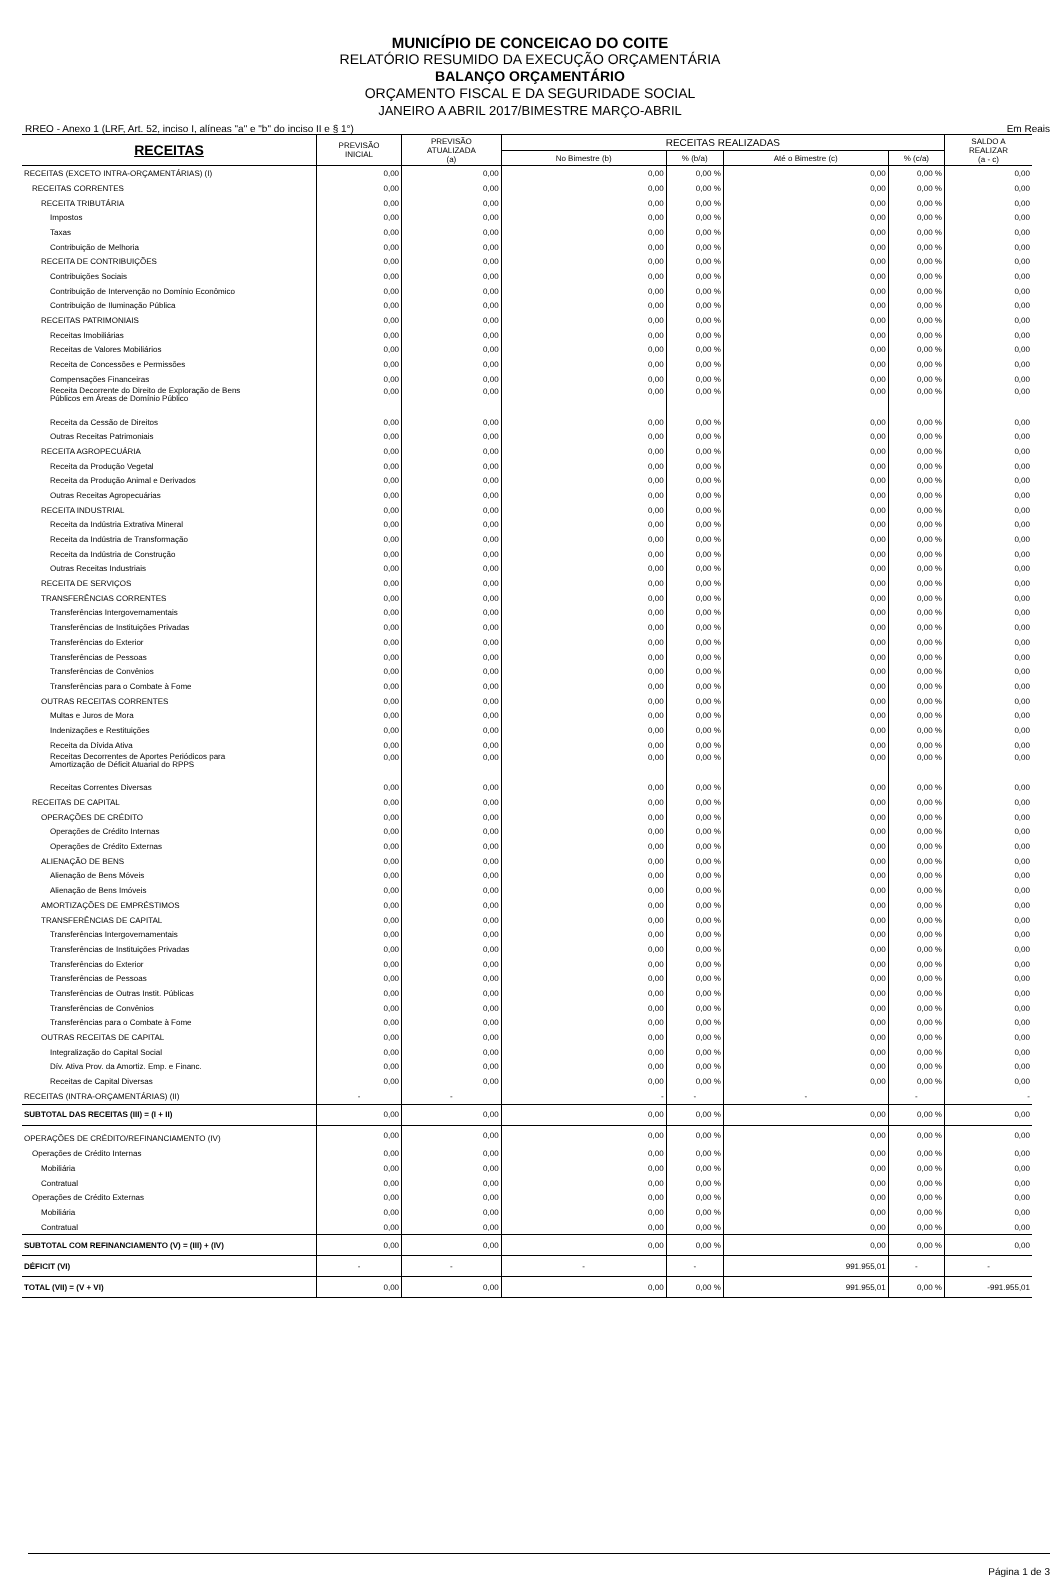MUNICÍPIO DE CONCEICAO DO COITE
RELATÓRIO RESUMIDO DA EXECUÇÃO ORÇAMENTÁRIA
BALANÇO ORÇAMENTÁRIO
ORÇAMENTO FISCAL E DA SEGURIDADE SOCIAL
JANEIRO A ABRIL 2017/BIMESTRE MARÇO-ABRIL
RREO - Anexo 1 (LRF, Art. 52, inciso I, alíneas "a" e "b" do inciso II e § 1°) Em Reais
| RECEITAS | PREVISÃO INICIAL | PREVISÃO ATUALIZADA (a) | RECEITAS REALIZADAS | | | | SALDO A REALIZAR (a - c) |
| --- | --- | --- | --- | --- | --- | --- | --- |
| | | | No Bimestre (b) | % (b/a) | Até o Bimestre (c) | % (c/a) | |
| RECEITAS (EXCETO INTRA-ORÇAMENTÁRIAS) (I) | 0,00 | 0,00 | 0,00 | 0,00 % | 0,00 | 0,00 % | 0,00 |
| RECEITAS CORRENTES | 0,00 | 0,00 | 0,00 | 0,00 % | 0,00 | 0,00 % | 0,00 |
| RECEITA TRIBUTÁRIA | 0,00 | 0,00 | 0,00 | 0,00 % | 0,00 | 0,00 % | 0,00 |
| Impostos | 0,00 | 0,00 | 0,00 | 0,00 % | 0,00 | 0,00 % | 0,00 |
| Taxas | 0,00 | 0,00 | 0,00 | 0,00 % | 0,00 | 0,00 % | 0,00 |
| Contribuição de Melhoria | 0,00 | 0,00 | 0,00 | 0,00 % | 0,00 | 0,00 % | 0,00 |
| RECEITA DE CONTRIBUIÇÕES | 0,00 | 0,00 | 0,00 | 0,00 % | 0,00 | 0,00 % | 0,00 |
| Contribuições Sociais | 0,00 | 0,00 | 0,00 | 0,00 % | 0,00 | 0,00 % | 0,00 |
| Contribuição de Intervenção no Domínio Econômico | 0,00 | 0,00 | 0,00 | 0,00 % | 0,00 | 0,00 % | 0,00 |
| Contribuição de Iluminação Pública | 0,00 | 0,00 | 0,00 | 0,00 % | 0,00 | 0,00 % | 0,00 |
| RECEITAS PATRIMONIAIS | 0,00 | 0,00 | 0,00 | 0,00 % | 0,00 | 0,00 % | 0,00 |
| Receitas Imobiliárias | 0,00 | 0,00 | 0,00 | 0,00 % | 0,00 | 0,00 % | 0,00 |
| Receitas de Valores Mobiliários | 0,00 | 0,00 | 0,00 | 0,00 % | 0,00 | 0,00 % | 0,00 |
| Receita de Concessões e Permissões | 0,00 | 0,00 | 0,00 | 0,00 % | 0,00 | 0,00 % | 0,00 |
| Compensações Financeiras | 0,00 | 0,00 | 0,00 | 0,00 % | 0,00 | 0,00 % | 0,00 |
| Receita Decorrente do Direito de Exploração de Bens Públicos em Áreas de Domínio Público | 0,00 | 0,00 | 0,00 | 0,00 % | 0,00 | 0,00 % | 0,00 |
| Receita da Cessão de Direitos | 0,00 | 0,00 | 0,00 | 0,00 % | 0,00 | 0,00 % | 0,00 |
| Outras Receitas Patrimoniais | 0,00 | 0,00 | 0,00 | 0,00 % | 0,00 | 0,00 % | 0,00 |
| RECEITA AGROPECUÁRIA | 0,00 | 0,00 | 0,00 | 0,00 % | 0,00 | 0,00 % | 0,00 |
| Receita da Produção Vegetal | 0,00 | 0,00 | 0,00 | 0,00 % | 0,00 | 0,00 % | 0,00 |
| Receita da Produção Animal e Derivados | 0,00 | 0,00 | 0,00 | 0,00 % | 0,00 | 0,00 % | 0,00 |
| Outras Receitas Agropecuárias | 0,00 | 0,00 | 0,00 | 0,00 % | 0,00 | 0,00 % | 0,00 |
| RECEITA INDUSTRIAL | 0,00 | 0,00 | 0,00 | 0,00 % | 0,00 | 0,00 % | 0,00 |
| Receita da Indústria Extrativa Mineral | 0,00 | 0,00 | 0,00 | 0,00 % | 0,00 | 0,00 % | 0,00 |
| Receita da Indústria de Transformação | 0,00 | 0,00 | 0,00 | 0,00 % | 0,00 | 0,00 % | 0,00 |
| Receita da Indústria de Construção | 0,00 | 0,00 | 0,00 | 0,00 % | 0,00 | 0,00 % | 0,00 |
| Outras Receitas Industriais | 0,00 | 0,00 | 0,00 | 0,00 % | 0,00 | 0,00 % | 0,00 |
| RECEITA DE SERVIÇOS | 0,00 | 0,00 | 0,00 | 0,00 % | 0,00 | 0,00 % | 0,00 |
| TRANSFERÊNCIAS CORRENTES | 0,00 | 0,00 | 0,00 | 0,00 % | 0,00 | 0,00 % | 0,00 |
| Transferências Intergovernamentais | 0,00 | 0,00 | 0,00 | 0,00 % | 0,00 | 0,00 % | 0,00 |
| Transferências de Instituições Privadas | 0,00 | 0,00 | 0,00 | 0,00 % | 0,00 | 0,00 % | 0,00 |
| Transferências do Exterior | 0,00 | 0,00 | 0,00 | 0,00 % | 0,00 | 0,00 % | 0,00 |
| Transferências de Pessoas | 0,00 | 0,00 | 0,00 | 0,00 % | 0,00 | 0,00 % | 0,00 |
| Transferências de Convênios | 0,00 | 0,00 | 0,00 | 0,00 % | 0,00 | 0,00 % | 0,00 |
| Transferências para o Combate à Fome | 0,00 | 0,00 | 0,00 | 0,00 % | 0,00 | 0,00 % | 0,00 |
| OUTRAS RECEITAS CORRENTES | 0,00 | 0,00 | 0,00 | 0,00 % | 0,00 | 0,00 % | 0,00 |
| Multas e Juros de Mora | 0,00 | 0,00 | 0,00 | 0,00 % | 0,00 | 0,00 % | 0,00 |
| Indenizações e Restituições | 0,00 | 0,00 | 0,00 | 0,00 % | 0,00 | 0,00 % | 0,00 |
| Receita da Dívida Ativa | 0,00 | 0,00 | 0,00 | 0,00 % | 0,00 | 0,00 % | 0,00 |
| Receitas Decorrentes de Aportes Periódicos para Amortização de Déficit Atuarial do RPPS | 0,00 | 0,00 | 0,00 | 0,00 % | 0,00 | 0,00 % | 0,00 |
| Receitas Correntes Diversas | 0,00 | 0,00 | 0,00 | 0,00 % | 0,00 | 0,00 % | 0,00 |
| RECEITAS DE CAPITAL | 0,00 | 0,00 | 0,00 | 0,00 % | 0,00 | 0,00 % | 0,00 |
| OPERAÇÕES DE CRÉDITO | 0,00 | 0,00 | 0,00 | 0,00 % | 0,00 | 0,00 % | 0,00 |
| Operações de Crédito Internas | 0,00 | 0,00 | 0,00 | 0,00 % | 0,00 | 0,00 % | 0,00 |
| Operações de Crédito Externas | 0,00 | 0,00 | 0,00 | 0,00 % | 0,00 | 0,00 % | 0,00 |
| ALIENAÇÃO DE BENS | 0,00 | 0,00 | 0,00 | 0,00 % | 0,00 | 0,00 % | 0,00 |
| Alienação de Bens Móveis | 0,00 | 0,00 | 0,00 | 0,00 % | 0,00 | 0,00 % | 0,00 |
| Alienação de Bens Imóveis | 0,00 | 0,00 | 0,00 | 0,00 % | 0,00 | 0,00 % | 0,00 |
| AMORTIZAÇÕES DE EMPRÉSTIMOS | 0,00 | 0,00 | 0,00 | 0,00 % | 0,00 | 0,00 % | 0,00 |
| TRANSFERÊNCIAS DE CAPITAL | 0,00 | 0,00 | 0,00 | 0,00 % | 0,00 | 0,00 % | 0,00 |
| Transferências Intergovernamentais | 0,00 | 0,00 | 0,00 | 0,00 % | 0,00 | 0,00 % | 0,00 |
| Transferências de Instituições Privadas | 0,00 | 0,00 | 0,00 | 0,00 % | 0,00 | 0,00 % | 0,00 |
| Transferências do Exterior | 0,00 | 0,00 | 0,00 | 0,00 % | 0,00 | 0,00 % | 0,00 |
| Transferências de Pessoas | 0,00 | 0,00 | 0,00 | 0,00 % | 0,00 | 0,00 % | 0,00 |
| Transferências de Outras Instit. Públicas | 0,00 | 0,00 | 0,00 | 0,00 % | 0,00 | 0,00 % | 0,00 |
| Transferências de Convênios | 0,00 | 0,00 | 0,00 | 0,00 % | 0,00 | 0,00 % | 0,00 |
| Transferências para o Combate à Fome | 0,00 | 0,00 | 0,00 | 0,00 % | 0,00 | 0,00 % | 0,00 |
| OUTRAS RECEITAS DE CAPITAL | 0,00 | 0,00 | 0,00 | 0,00 % | 0,00 | 0,00 % | 0,00 |
| Integralização do Capital Social | 0,00 | 0,00 | 0,00 | 0,00 % | 0,00 | 0,00 % | 0,00 |
| Dív. Ativa Prov. da Amortiz. Emp. e Financ. | 0,00 | 0,00 | 0,00 | 0,00 % | 0,00 | 0,00 % | 0,00 |
| Receitas de Capital Diversas | 0,00 | 0,00 | 0,00 | 0,00 % | 0,00 | 0,00 % | 0,00 |
| RECEITAS (INTRA-ORÇAMENTÁRIAS) (II) | - | - | - | - | - | - | - |
| SUBTOTAL DAS RECEITAS (III) = (I + II) | 0,00 | 0,00 | 0,00 | 0,00 % | 0,00 | 0,00 % | 0,00 |
| OPERAÇÕES DE CRÉDITO/REFINANCIAMENTO (IV) | 0,00 | 0,00 | 0,00 | 0,00 % | 0,00 | 0,00 % | 0,00 |
| Operações de Crédito Internas | 0,00 | 0,00 | 0,00 | 0,00 % | 0,00 | 0,00 % | 0,00 |
| Mobiliária | 0,00 | 0,00 | 0,00 | 0,00 % | 0,00 | 0,00 % | 0,00 |
| Contratual | 0,00 | 0,00 | 0,00 | 0,00 % | 0,00 | 0,00 % | 0,00 |
| Operações de Crédito Externas | 0,00 | 0,00 | 0,00 | 0,00 % | 0,00 | 0,00 % | 0,00 |
| Mobiliária | 0,00 | 0,00 | 0,00 | 0,00 % | 0,00 | 0,00 % | 0,00 |
| Contratual | 0,00 | 0,00 | 0,00 | 0,00 % | 0,00 | 0,00 % | 0,00 |
| SUBTOTAL COM REFINANCIAMENTO (V) = (III) + (IV) | 0,00 | 0,00 | 0,00 | 0,00 % | 0,00 | 0,00 % | 0,00 |
| DÉFICIT (VI) | - | - | - | - | 991.955,01 | - | - |
| TOTAL (VII) = (V + VI) | 0,00 | 0,00 | 0,00 | 0,00 % | 991.955,01 | 0,00 % | -991.955,01 |
Página 1 de 3